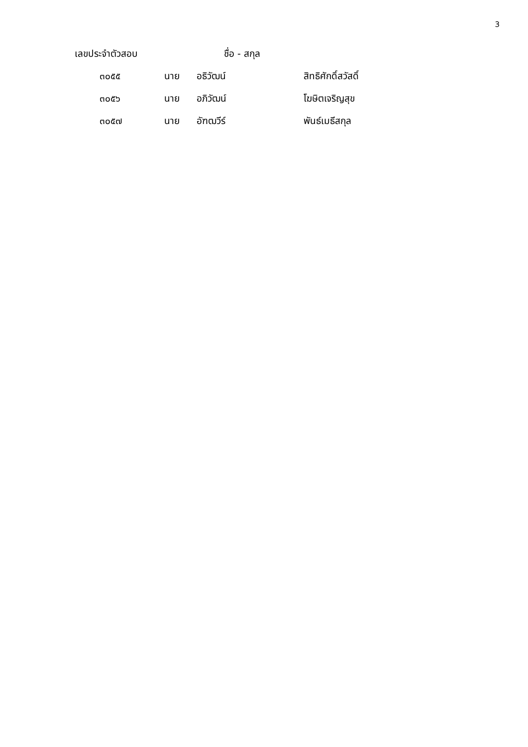3
| เลขประจำตัวสอบ | ชื่อ - สกุล | | |
| --- | --- | --- | --- |
| ๓๐๕๕ | นาย | อธิวัฒน์ | สิทธิศักดิ์สวัสดิ์ |
| ๓๐๕๖ | นาย | อภิวัฒน์ | โฆษิตเจริญสุข |
| ๓๐๕๗ | นาย | อัฑฒวีร์ | พันธ์เมธีสกุล |